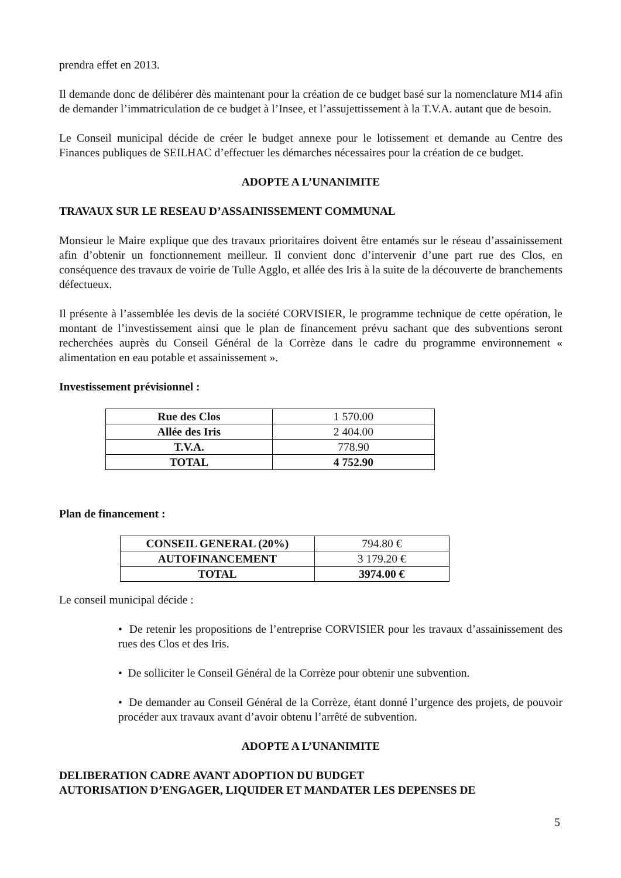prendra effet en 2013.
Il demande donc de délibérer dès maintenant pour la création de ce budget basé sur la nomenclature M14 afin de demander l’immatriculation de ce budget à l’Insee, et l’assujettissement à la T.V.A. autant que de besoin.
Le Conseil municipal décide de créer le budget annexe pour le lotissement et demande au Centre des Finances publiques de SEILHAC d’effectuer les démarches nécessaires pour la création de ce budget.
ADOPTE A L’UNANIMITE
TRAVAUX SUR LE RESEAU D’ASSAINISSEMENT COMMUNAL
Monsieur le Maire explique que des travaux prioritaires doivent être entamés sur le réseau d’assainissement afin d’obtenir un fonctionnement meilleur. Il convient donc d’intervenir d’une part rue des Clos, en conséquence des travaux de voirie de Tulle Agglo, et allée des Iris à la suite de la découverte de branchements défectueux.
Il présente à l’assemblée les devis de la société CORVISIER, le programme technique de cette opération, le montant de l’investissement ainsi que le plan de financement prévu sachant que des subventions seront recherchées auprès du Conseil Général de la Corrèze dans le cadre du programme environnement « alimentation en eau potable et assainissement ».
Investissement prévisionnel :
| Rue des Clos | 1 570.00 |
| Allée des Iris | 2 404.00 |
| T.V.A. | 778.90 |
| TOTAL | 4 752.90 |
Plan de financement :
| CONSEIL GENERAL (20%) | 794.80 € |
| AUTOFINANCEMENT | 3 179.20 € |
| TOTAL | 3974.00 € |
Le conseil municipal décide :
• De retenir les propositions de l’entreprise CORVISIER pour les travaux d’assainissement des rues des Clos et des Iris.
• De solliciter le Conseil Général de la Corrèze pour obtenir une subvention.
• De demander au Conseil Général de la Corrèze, étant donné l’urgence des projets, de pouvoir procéder aux travaux avant d’avoir obtenu l’arrêté de subvention.
ADOPTE A L’UNANIMITE
DELIBERATION CADRE AVANT ADOPTION DU BUDGET
AUTORISATION D’ENGAGER, LIQUIDER ET MANDATER LES DEPENSES DE
5